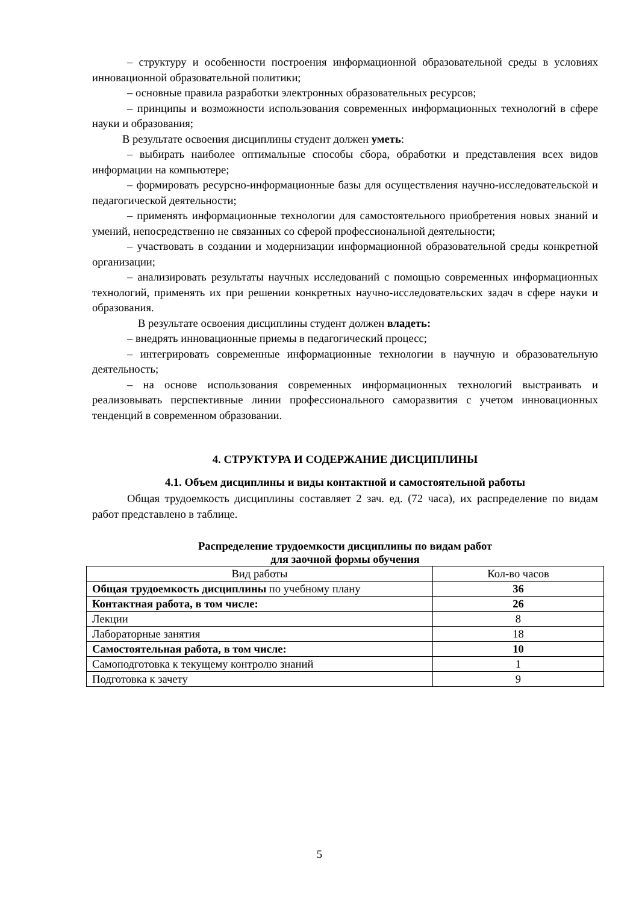– структуру и особенности построения информационной образовательной среды в условиях инновационной образовательной политики;
– основные правила разработки электронных образовательных ресурсов;
– принципы и возможности использования современных информационных технологий в сфере науки и образования;
В результате освоения дисциплины студент должен уметь:
– выбирать наиболее оптимальные способы сбора, обработки и представления всех видов информации на компьютере;
– формировать ресурсно-информационные базы для осуществления научно-исследовательской и педагогической деятельности;
– применять информационные технологии для самостоятельного приобретения новых знаний и умений, непосредственно не связанных со сферой профессиональной деятельности;
– участвовать в создании и модернизации информационной образовательной среды конкретной организации;
– анализировать результаты научных исследований с помощью современных информационных технологий, применять их при решении конкретных научно-исследовательских задач в сфере науки и образования.
В результате освоения дисциплины студент должен владеть:
– внедрять инновационные приемы в педагогический процесс;
– интегрировать современные информационные технологии в научную и образовательную деятельность;
– на основе использования современных информационных технологий выстраивать и реализовывать перспективные линии профессионального саморазвития с учетом инновационных тенденций в современном образовании.
4. СТРУКТУРА И СОДЕРЖАНИЕ ДИСЦИПЛИНЫ
4.1. Объем дисциплины и виды контактной и самостоятельной работы
Общая трудоемкость дисциплины составляет 2 зач. ед. (72 часа), их распределение по видам работ представлено в таблице.
Распределение трудоемкости дисциплины по видам работ
для заочной формы обучения
| Вид работы | Кол-во часов |
| --- | --- |
| Общая трудоемкость дисциплины по учебному плану | 36 |
| Контактная работа, в том числе: | 26 |
| Лекции | 8 |
| Лабораторные занятия | 18 |
| Самостоятельная работа, в том числе: | 10 |
| Самоподготовка к текущему контролю знаний | 1 |
| Подготовка к зачету | 9 |
5